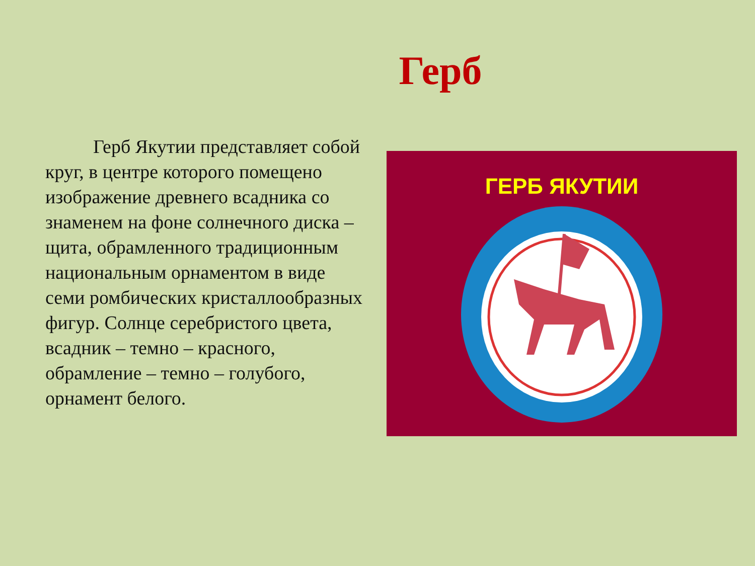Герб
Герб Якутии представляет собой круг, в центре которого помещено изображение древнего всадника со знаменем на фоне солнечного диска – щита, обрамленного традиционным национальным орнаментом в виде семи ромбических кристаллообразных фигур. Солнце серебристого цвета, всадник – темно – красного, обрамление – темно – голубого, орнамент белого.
ГЕРБ ЯКУТИИ